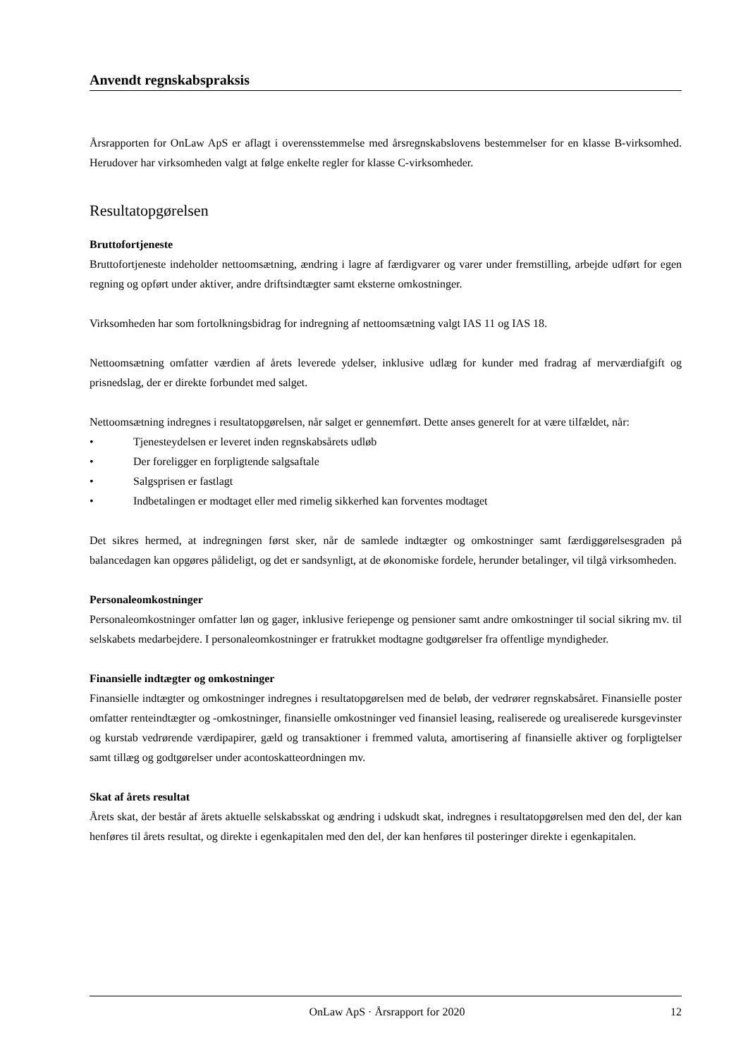Anvendt regnskabspraksis
Årsrapporten for OnLaw ApS er aflagt i overensstemmelse med årsregnskabslovens bestemmelser for en klasse B-virksomhed. Herudover har virksomheden valgt at følge enkelte regler for klasse C-virksomheder.
Resultatopgørelsen
Bruttofortjeneste
Bruttofortjeneste indeholder nettoomsætning, ændring i lagre af færdigvarer og varer under fremstilling, arbejde udført for egen regning og opført under aktiver, andre driftsindtægter samt eksterne omkostninger.
Virksomheden har som fortolkningsbidrag for indregning af nettoomsætning valgt IAS 11 og IAS 18.
Nettoomsætning omfatter værdien af årets leverede ydelser, inklusive udlæg for kunder med fradrag af merværdiafgift og prisnedslag, der er direkte forbundet med salget.
Nettoomsætning indregnes i resultatopgørelsen, når salget er gennemført. Dette anses generelt for at være tilfældet, når:
• Tjenesteydelsen er leveret inden regnskabsårets udløb
• Der foreligger en forpligtende salgsaftale
• Salgsprisen er fastlagt
• Indbetalingen er modtaget eller med rimelig sikkerhed kan forventes modtaget
Det sikres hermed, at indregningen først sker, når de samlede indtægter og omkostninger samt færdiggørelsesgraden på balancedagen kan opgøres pålideligt, og det er sandsynligt, at de økonomiske fordele, herunder betalinger, vil tilgå virksomheden.
Personaleomkostninger
Personaleomkostninger omfatter løn og gager, inklusive feriepenge og pensioner samt andre omkostninger til social sikring mv. til selskabets medarbejdere. I personaleomkostninger er fratrukket modtagne godtgørelser fra offentlige myndigheder.
Finansielle indtægter og omkostninger
Finansielle indtægter og omkostninger indregnes i resultatopgørelsen med de beløb, der vedrører regnskabsåret. Finansielle poster omfatter renteindtægter og -omkostninger, finansielle omkostninger ved finansiel leasing, realiserede og urealiserede kursgevinster og kurstab vedrørende værdipapirer, gæld og transaktioner i fremmed valuta, amortisering af finansielle aktiver og forpligtelser samt tillæg og godtgørelser under acontoskatteordningen mv.
Skat af årets resultat
Årets skat, der består af årets aktuelle selskabsskat og ændring i udskudt skat, indregnes i resultatopgørelsen med den del, der kan henføres til årets resultat, og direkte i egenkapitalen med den del, der kan henføres til posteringer direkte i egenkapitalen.
OnLaw ApS · Årsrapport for 2020 12